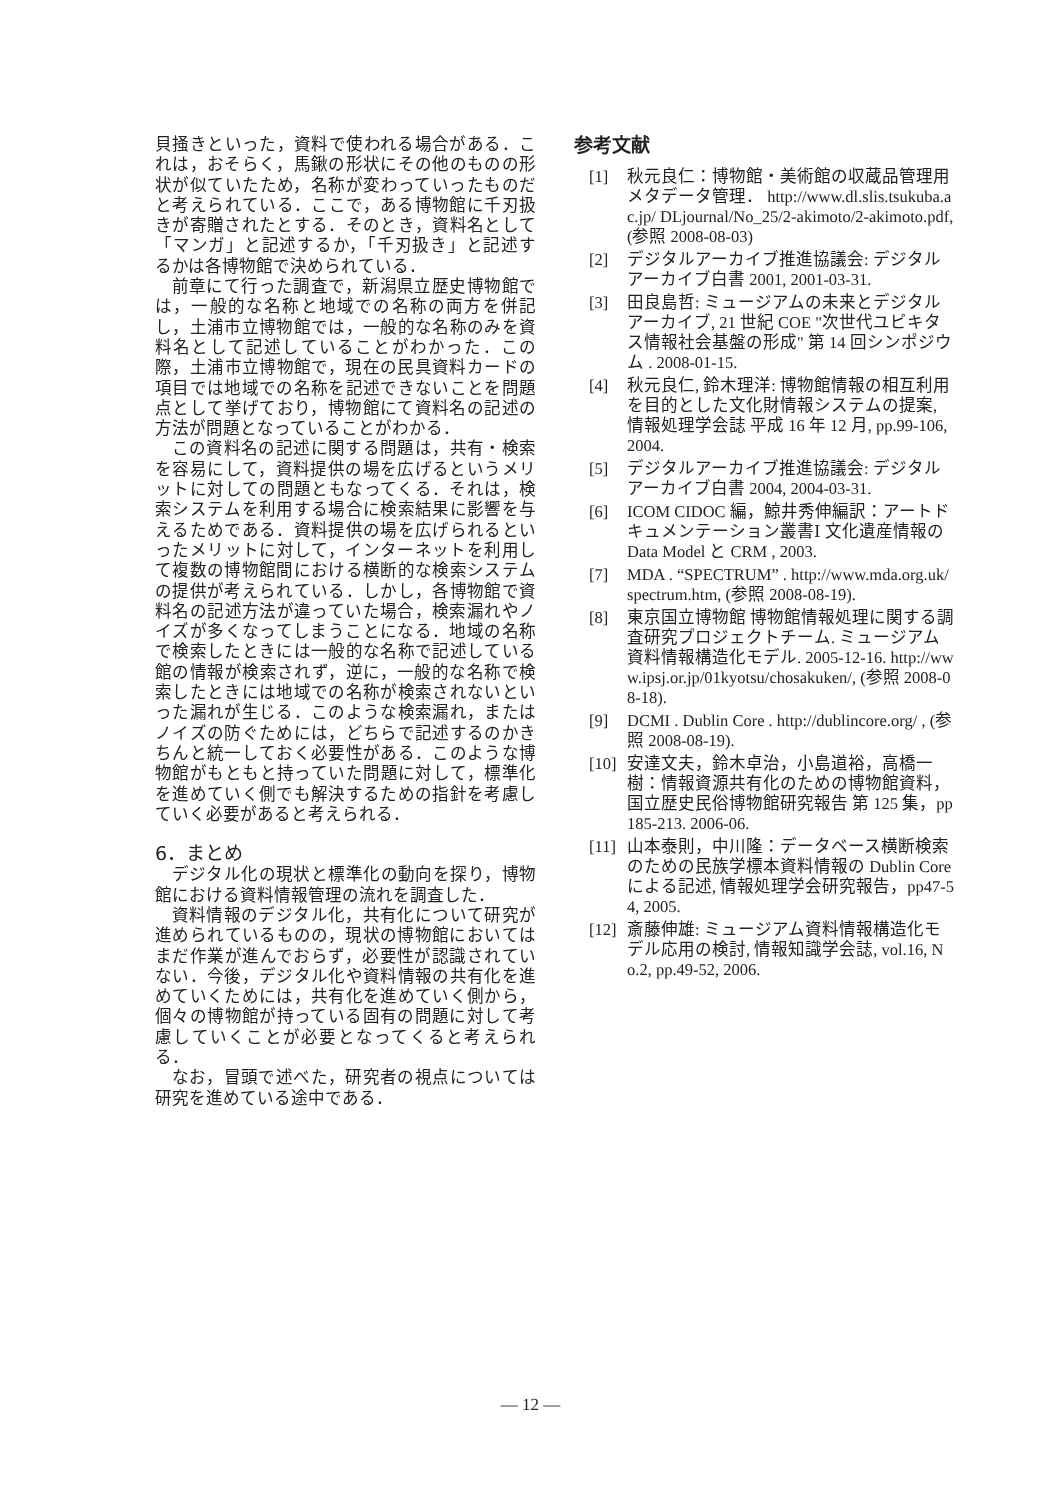貝掻きといった，資料で使われる場合がある．これは，おそらく，馬鍬の形状にその他のものの形状が似ていたため，名称が変わっていったものだと考えられている．ここで，ある博物館に千刃扱きが寄贈されたとする．そのとき，資料名として「マンガ」と記述するか，「千刃扱き」と記述するかは各博物館で決められている．
前章にて行った調査で，新潟県立歴史博物館では，一般的な名称と地域での名称の両方を併記し，土浦市立博物館では，一般的な名称のみを資料名として記述していることがわかった．この際，土浦市立博物館で，現在の民具資料カードの項目では地域での名称を記述できないことを問題点として挙げており，博物館にて資料名の記述の方法が問題となっていることがわかる．
この資料名の記述に関する問題は，共有・検索を容易にして，資料提供の場を広げるというメリットに対しての問題ともなってくる．それは，検索システムを利用する場合に検索結果に影響を与えるためである．資料提供の場を広げられるといったメリットに対して，インターネットを利用して複数の博物館間における横断的な検索システムの提供が考えられている．しかし，各博物館で資料名の記述方法が違っていた場合，検索漏れやノイズが多くなってしまうことになる．地域の名称で検索したときには一般的な名称で記述している館の情報が検索されず，逆に，一般的な名称で検索したときには地域での名称が検索されないといった漏れが生じる．このような検索漏れ，またはノイズの防ぐためには，どちらで記述するのかきちんと統一しておく必要性がある．このような博物館がもともと持っていた問題に対して，標準化を進めていく側でも解決するための指針を考慮していく必要があると考えられる．
6．まとめ
デジタル化の現状と標準化の動向を探り，博物館における資料情報管理の流れを調査した．
資料情報のデジタル化，共有化について研究が進められているものの，現状の博物館においてはまだ作業が進んでおらず，必要性が認識されていない．今後，デジタル化や資料情報の共有化を進めていくためには，共有化を進めていく側から，個々の博物館が持っている固有の問題に対して考慮していくことが必要となってくると考えられる．
なお，冒頭で述べた，研究者の視点については研究を進めている途中である．
参考文献
[1] 秋元良仁：博物館・美術館の収蔵品管理用メタデータ管理． http://www.dl.slis.tsukuba.ac.jp/ DLjournal/No_25/2-akimoto/2-akimoto.pdf, (参照 2008-08-03)
[2] デジタルアーカイブ推進協議会: デジタルアーカイブ白書 2001, 2001-03-31.
[3] 田良島哲: ミュージアムの未来とデジタルアーカイブ, 21 世紀 COE "次世代ユビキタス情報社会基盤の形成" 第 14 回シンポジウム . 2008-01-15.
[4] 秋元良仁, 鈴木理洋: 博物館情報の相互利用を目的とした文化財情報システムの提案, 情報処理学会誌 平成 16 年 12 月, pp.99-106, 2004.
[5] デジタルアーカイブ推進協議会: デジタルアーカイブ白書 2004, 2004-03-31.
[6] ICOM CIDOC 編，鯨井秀伸編訳：アートドキュメンテーション叢書Ⅰ 文化遺産情報の Data Model と CRM , 2003.
[7] MDA . “SPECTRUM” . http://www.mda.org.uk/spectrum.htm, (参照 2008-08-19).
[8] 東京国立博物館 博物館情報処理に関する調査研究プロジェクトチーム. ミュージアム資料情報構造化モデル. 2005-12-16. http://www.ipsj.or.jp/01kyotsu/chosakuken/, (参照 2008-08-18).
[9] DCMI . Dublin Core . http://dublincore.org/ , (参照 2008-08-19).
[10] 安達文夫，鈴木卓治，小島道裕，高橋一樹：情報資源共有化のための博物館資料，国立歴史民俗博物館研究報告 第 125 集，pp185-213. 2006-06.
[11] 山本泰則，中川隆：データベース横断検索のための民族学標本資料情報の Dublin Core による記述, 情報処理学会研究報告，pp47-54, 2005.
[12] 斎藤伸雄: ミュージアム資料情報構造化モデル応用の検討, 情報知識学会誌, vol.16, No.2, pp.49-52, 2006.
— 12 —